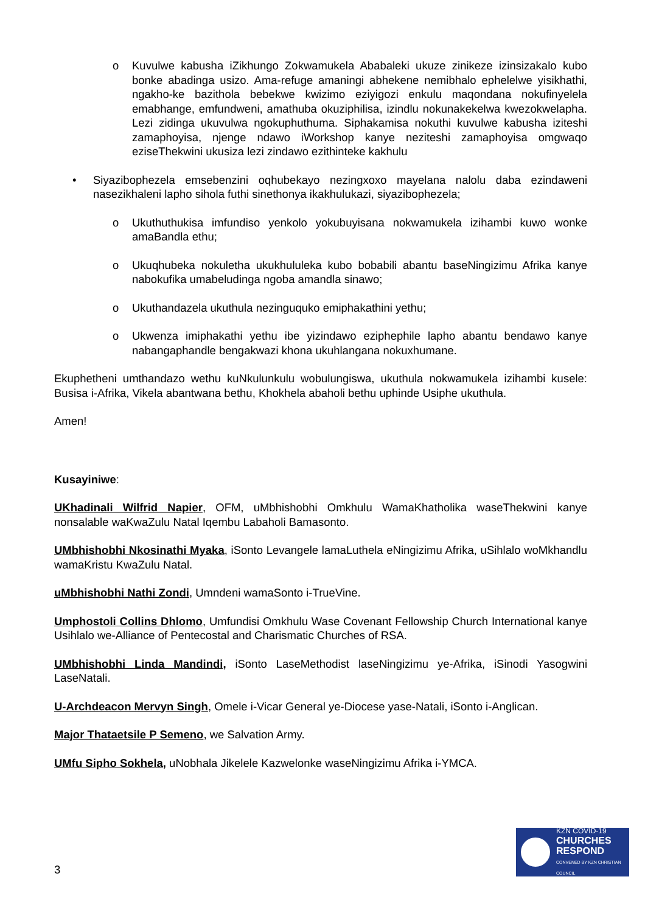o Kuvulwe kabusha iZikhungo Zokwamukela Ababaleki ukuze zinikeze izinsizakalo kubo bonke abadinga usizo. Ama-refuge amaningi abhekene nemibhalo ephelelwe yisikhathi, ngakho-ke bazithola bebekwe kwizimo eziyigozi enkulu maqondana nokufinyelela emabhange, emfundweni, amathuba okuziphilisa, izindlu nokunakekelwa kwezokwelapha. Lezi zidinga ukuvulwa ngokuphuthuma. Siphakamisa nokuthi kuvulwe kabusha iziteshi zamaphoyisa, njenge ndawo iWorkshop kanye neziteshi zamaphoyisa omgwaqo eziseThekwini ukusiza lezi zindawo ezithinteke kakhulu
• Siyazibophezela emsebenzini oqhubekayo nezingxoxo mayelana nalolu daba ezindaweni nasezikhaleni lapho sihola futhi sinethonya ikakhulukazi, siyazibophezela;
o Ukuthuthukisa imfundiso yenkolo yokubuyisana nokwamukela izihambi kuwo wonke amaBandla ethu;
o Ukuqhubeka nokuletha ukukhululeka kubo bobabili abantu baseNingizimu Afrika kanye nabokufika umabeludinga ngoba amandla sinawo;
o Ukuthandazela ukuthula nezinguquko emiphakathini yethu;
o Ukwenza imiphakathi yethu ibe yizindawo eziphephile lapho abantu bendawo kanye nabangaphandle bengakwazi khona ukuhlangana nokuxhumane.
Ekuphetheni umthandazo wethu kuNkulunkulu wobulungiswa, ukuthula nokwamukela izihambi kusele: Busisa i-Afrika, Vikela abantwana bethu, Khokhela abaholi bethu uphinde Usiphe ukuthula.
Amen!
Kusayiniwe:
UKhadinali Wilfrid Napier, OFM, uMbhishobhi Omkhulu WamaKhatholika waseThekwini kanye nonsalable waKwaZulu Natal Iqembu Labaholi Bamasonto.
UMbhishobhi Nkosinathi Myaka, iSonto Levangele lamaLuthela eNingizimu Afrika, uSihlalo woMkhandlu wamaKristu KwaZulu Natal.
uMbhishobhi Nathi Zondi, Umndeni wamaSonto i-TrueVine.
Umphostoli Collins Dhlomo, Umfundisi Omkhulu Wase Covenant Fellowship Church International kanye Usihlalo we-Alliance of Pentecostal and Charismatic Churches of RSA.
UMbhishobhi Linda Mandindi, iSonto LaseMethodist laseNingizimu ye-Afrika, iSinodi Yasogwini LaseNatali.
U-Archdeacon Mervyn Singh, Omele i-Vicar General ye-Diocese yase-Natali, iSonto i-Anglican.
Major Thataetsile P Semeno, we Salvation Army.
UMfu Sipho Sokhela, uNobhala Jikelele Kazwelonke waseNingizimu Afrika i-YMCA.
3
KZN COVID-19
CHURCHES
RESPOND
CONVENED BY KZN CHRISTIAN COUNCIL